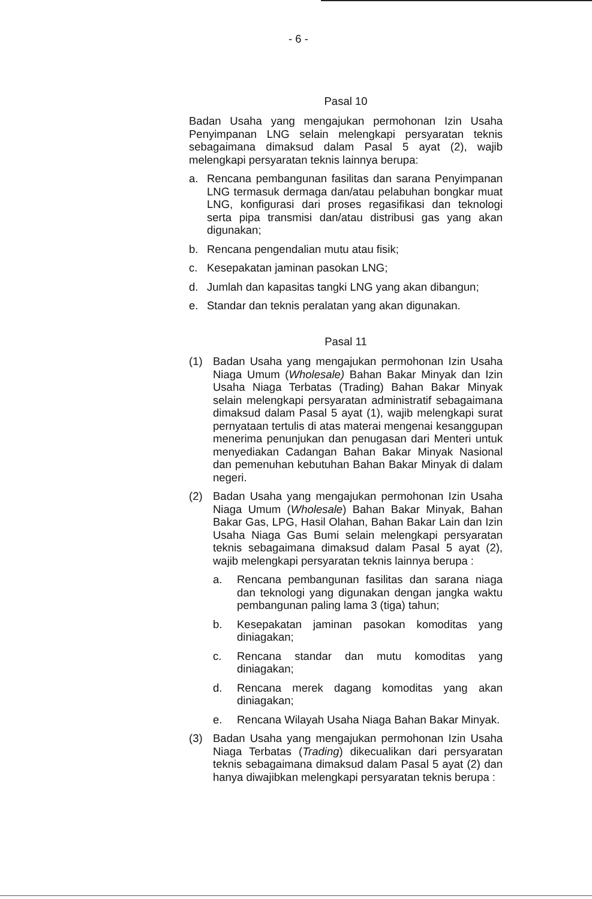- 6 -
Pasal 10
Badan Usaha yang mengajukan permohonan Izin Usaha Penyimpanan LNG selain melengkapi persyaratan teknis sebagaimana dimaksud dalam Pasal 5 ayat (2), wajib melengkapi persyaratan teknis lainnya berupa:
a. Rencana pembangunan fasilitas dan sarana Penyimpanan LNG termasuk dermaga dan/atau pelabuhan bongkar muat LNG, konfigurasi dari proses regasifikasi dan teknologi serta pipa transmisi dan/atau distribusi gas yang akan digunakan;
b. Rencana pengendalian mutu atau fisik;
c. Kesepakatan jaminan pasokan LNG;
d. Jumlah dan kapasitas tangki LNG yang akan dibangun;
e. Standar dan teknis peralatan yang akan digunakan.
Pasal 11
(1) Badan Usaha yang mengajukan permohonan Izin Usaha Niaga Umum (Wholesale) Bahan Bakar Minyak dan Izin Usaha Niaga Terbatas (Trading) Bahan Bakar Minyak selain melengkapi persyaratan administratif sebagaimana dimaksud dalam Pasal 5 ayat (1), wajib melengkapi surat pernyataan tertulis di atas materai mengenai kesanggupan menerima penunjukan dan penugasan dari Menteri untuk menyediakan Cadangan Bahan Bakar Minyak Nasional dan pemenuhan kebutuhan Bahan Bakar Minyak di dalam negeri.
(2) Badan Usaha yang mengajukan permohonan Izin Usaha Niaga Umum (Wholesale) Bahan Bakar Minyak, Bahan Bakar Gas, LPG, Hasil Olahan, Bahan Bakar Lain dan Izin Usaha Niaga Gas Bumi selain melengkapi persyaratan teknis sebagaimana dimaksud dalam Pasal 5 ayat (2), wajib melengkapi persyaratan teknis lainnya berupa :
a. Rencana pembangunan fasilitas dan sarana niaga dan teknologi yang digunakan dengan jangka waktu pembangunan paling lama 3 (tiga) tahun;
b. Kesepakatan jaminan pasokan komoditas yang diniagakan;
c. Rencana standar dan mutu komoditas yang diniagakan;
d. Rencana merek dagang komoditas yang akan diniagakan;
e. Rencana Wilayah Usaha Niaga Bahan Bakar Minyak.
(3) Badan Usaha yang mengajukan permohonan Izin Usaha Niaga Terbatas (Trading) dikecualikan dari persyaratan teknis sebagaimana dimaksud dalam Pasal 5 ayat (2) dan hanya diwajibkan melengkapi persyaratan teknis berupa :